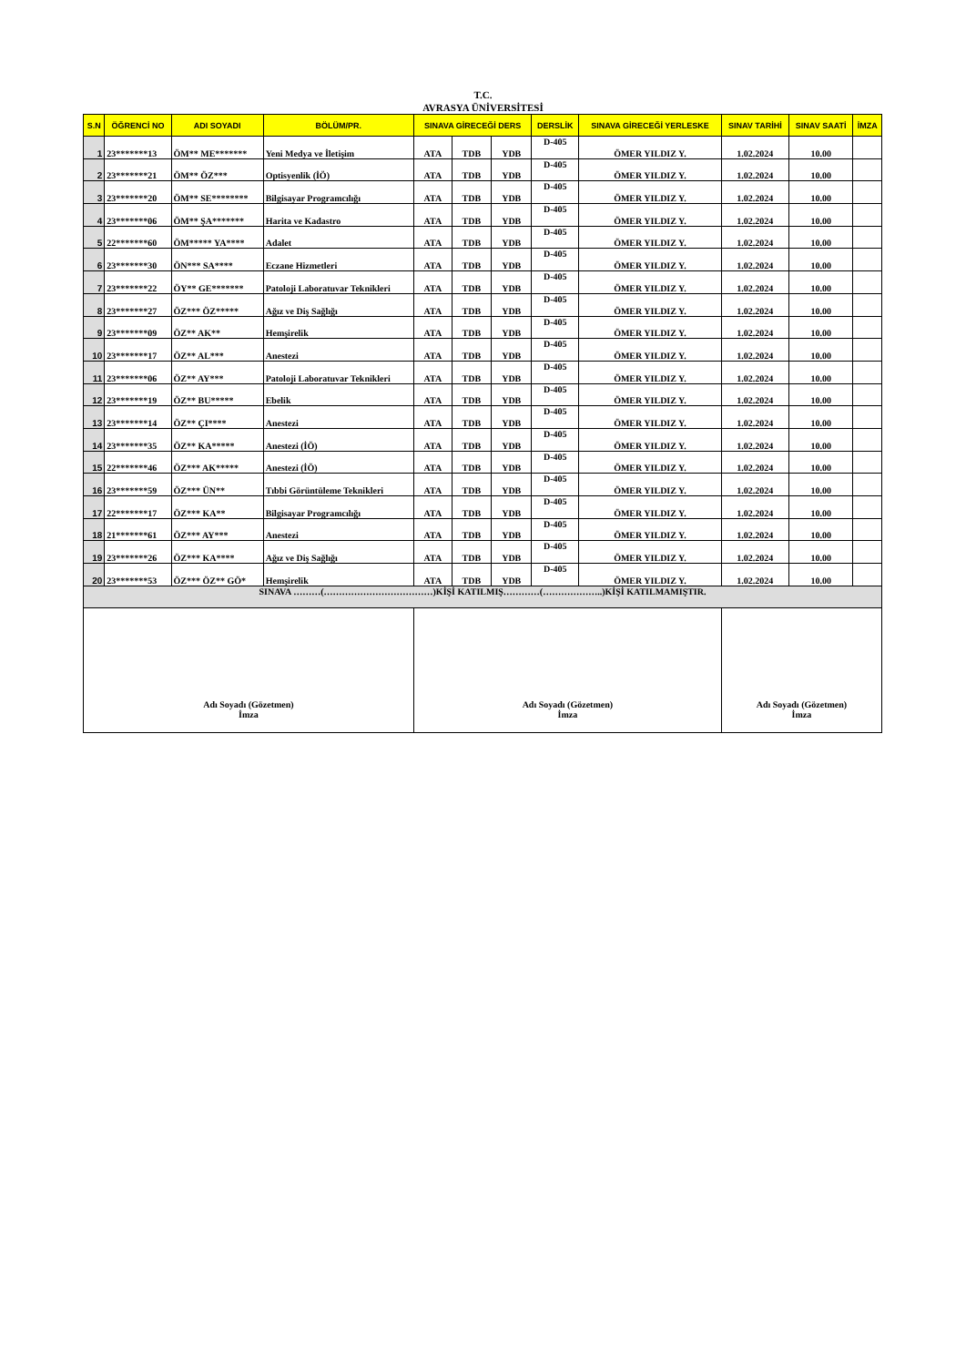T.C.
AVRASYA ÜNİVERSİTESİ
| S.N | ÖĞRENCİ NO | ADI SOYADI | BÖLÜM/PR. | SINAVA GİRECEĞİ DERS | | | DERSLİK | SINAVA GİRECEĞİ YERLESKE | SINAV TARİHİ | SINAV SAATİ | İMZA |
| --- | --- | --- | --- | --- | --- | --- | --- | --- | --- | --- | --- |
| 1 | 23*******13 | ÖM** ME******* | Yeni Medya ve İletişim | ATA | TDB | YDB | D-405 | ÖMER YILDIZ Y. | 1.02.2024 | 10.00 | |
| 2 | 23*******21 | ÖM** ÖZ*** | Optisyenlik (İÖ) | ATA | TDB | YDB | D-405 | ÖMER YILDIZ Y. | 1.02.2024 | 10.00 | |
| 3 | 23*******20 | ÖM** SE******** | Bilgisayar Programcılığı | ATA | TDB | YDB | D-405 | ÖMER YILDIZ Y. | 1.02.2024 | 10.00 | |
| 4 | 23*******06 | ÖM** ŞA******* | Harita ve Kadastro | ATA | TDB | YDB | D-405 | ÖMER YILDIZ Y. | 1.02.2024 | 10.00 | |
| 5 | 22*******60 | ÖM***** YA**** | Adalet | ATA | TDB | YDB | D-405 | ÖMER YILDIZ Y. | 1.02.2024 | 10.00 | |
| 6 | 23*******30 | ÖN*** SA**** | Eczane Hizmetleri | ATA | TDB | YDB | D-405 | ÖMER YILDIZ Y. | 1.02.2024 | 10.00 | |
| 7 | 23*******22 | ÖY** GE******* | Patoloji Laboratuvar Teknikleri | ATA | TDB | YDB | D-405 | ÖMER YILDIZ Y. | 1.02.2024 | 10.00 | |
| 8 | 23*******27 | ÖZ*** ÖZ***** | Ağız ve Diş Sağlığı | ATA | TDB | YDB | D-405 | ÖMER YILDIZ Y. | 1.02.2024 | 10.00 | |
| 9 | 23*******09 | ÖZ** AK** | Hemşirelik | ATA | TDB | YDB | D-405 | ÖMER YILDIZ Y. | 1.02.2024 | 10.00 | |
| 10 | 23*******17 | ÖZ** AL*** | Anestezi | ATA | TDB | YDB | D-405 | ÖMER YILDIZ Y. | 1.02.2024 | 10.00 | |
| 11 | 23*******06 | ÖZ** AY*** | Patoloji Laboratuvar Teknikleri | ATA | TDB | YDB | D-405 | ÖMER YILDIZ Y. | 1.02.2024 | 10.00 | |
| 12 | 23*******19 | ÖZ** BU***** | Ebelik | ATA | TDB | YDB | D-405 | ÖMER YILDIZ Y. | 1.02.2024 | 10.00 | |
| 13 | 23*******14 | ÖZ** ÇI**** | Anestezi | ATA | TDB | YDB | D-405 | ÖMER YILDIZ Y. | 1.02.2024 | 10.00 | |
| 14 | 23*******35 | ÖZ** KA***** | Anestezi (İÖ) | ATA | TDB | YDB | D-405 | ÖMER YILDIZ Y. | 1.02.2024 | 10.00 | |
| 15 | 22*******46 | ÖZ*** AK***** | Anestezi (İÖ) | ATA | TDB | YDB | D-405 | ÖMER YILDIZ Y. | 1.02.2024 | 10.00 | |
| 16 | 23*******59 | ÖZ*** ÜN** | Tıbbi Görüntüleme Teknikleri | ATA | TDB | YDB | D-405 | ÖMER YILDIZ Y. | 1.02.2024 | 10.00 | |
| 17 | 22*******17 | ÖZ*** KA** | Bilgisayar Programcılığı | ATA | TDB | YDB | D-405 | ÖMER YILDIZ Y. | 1.02.2024 | 10.00 | |
| 18 | 21*******61 | ÖZ*** AY*** | Anestezi | ATA | TDB | YDB | D-405 | ÖMER YILDIZ Y. | 1.02.2024 | 10.00 | |
| 19 | 23*******26 | ÖZ*** KA**** | Ağız ve Diş Sağlığı | ATA | TDB | YDB | D-405 | ÖMER YILDIZ Y. | 1.02.2024 | 10.00 | |
| 20 | 23*******53 | ÖZ*** ÖZ** GÖ* | Hemşirelik | ATA | TDB | YDB | D-405 | ÖMER YILDIZ Y. | 1.02.2024 | 10.00 | |
| SINAVA ………(………………………………)KİŞİ KATILMIŞ…………(………………..)KİŞİ KATILMAMIŞTIR. | | | | | | | | | | | |
| Adı Soyadı (Gözetmen) İmza | | | | Adı Soyadı (Gözetmen) İmza | | | | | Adı Soyadı (Gözetmen) İmza | | |